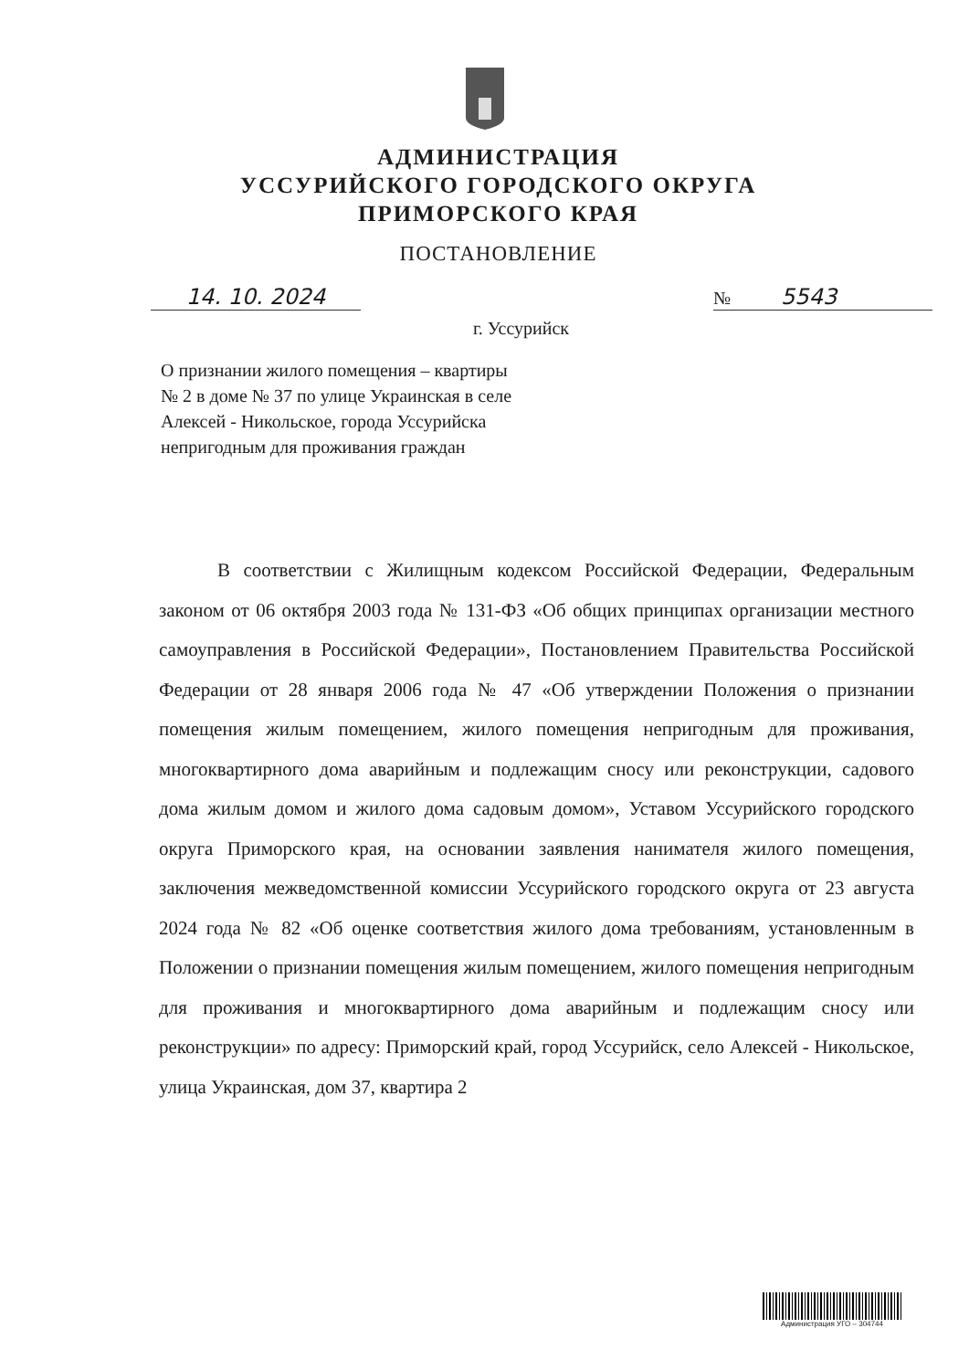АДМИНИСТРАЦИЯ
УССУРИЙСКОГО ГОРОДСКОГО ОКРУГА
ПРИМОРСКОГО КРАЯ
ПОСТАНОВЛЕНИЕ
14. 10. 2024
№ 5543
г. Уссурийск
О признании жилого помещения – квартиры № 2 в доме № 37 по улице Украинская в селе Алексей - Никольское, города Уссурийска непригодным для проживания граждан
В соответствии с Жилищным кодексом Российской Федерации, Федеральным законом от 06 октября 2003 года № 131-ФЗ «Об общих принципах организации местного самоуправления в Российской Федерации», Постановлением Правительства Российской Федерации от 28 января 2006 года № 47 «Об утверждении Положения о признании помещения жилым помещением, жилого помещения непригодным для проживания, многоквартирного дома аварийным и подлежащим сносу или реконструкции, садового дома жилым домом и жилого дома садовым домом», Уставом Уссурийского городского округа Приморского края, на основании заявления нанимателя жилого помещения, заключения межведомственной комиссии Уссурийского городского округа от 23 августа 2024 года № 82 «Об оценке соответствия жилого дома требованиям, установленным в Положении о признании помещения жилым помещением, жилого помещения непригодным для проживания и многоквартирного дома аварийным и подлежащим сносу или реконструкции» по адресу: Приморский край, город Уссурийск, село Алексей - Никольское, улица Украинская, дом 37, квартира 2
Администрация УГО – 304744